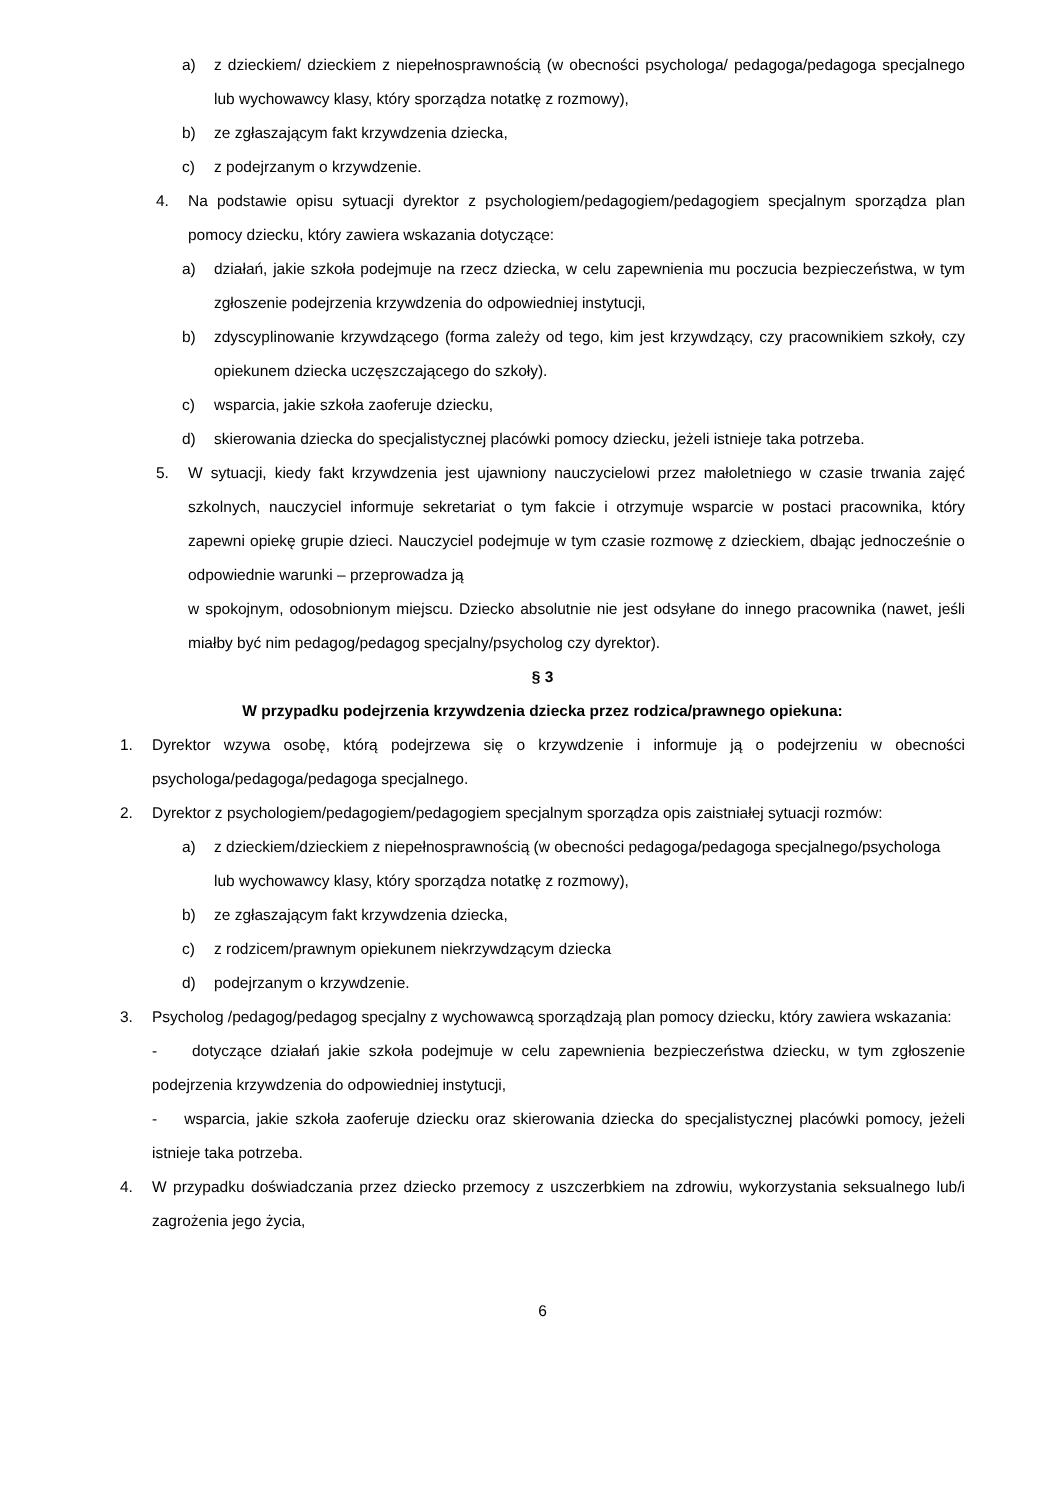a) z dzieckiem/ dzieckiem z niepełnosprawnością (w obecności psychologa/ pedagoga/pedagoga specjalnego lub wychowawcy klasy, który sporządza notatkę z rozmowy),
b) ze zgłaszającym fakt krzywdzenia dziecka,
c) z podejrzanym o krzywdzenie.
4. Na podstawie opisu sytuacji dyrektor z psychologiem/pedagogiem/pedagogiem specjalnym sporządza plan pomocy dziecku, który zawiera wskazania dotyczące:
a) działań, jakie szkoła podejmuje na rzecz dziecka, w celu zapewnienia mu poczucia bezpieczeństwa, w tym zgłoszenie podejrzenia krzywdzenia do odpowiedniej instytucji,
b) zdyscyplinowanie krzywdzącego (forma zależy od tego, kim jest krzywdzący, czy pracownikiem szkoły, czy opiekunem dziecka uczęszczającego do szkoły).
c) wsparcia, jakie szkoła zaoferuje dziecku,
d) skierowania dziecka do specjalistycznej placówki pomocy dziecku, jeżeli istnieje taka potrzeba.
5. W sytuacji, kiedy fakt krzywdzenia jest ujawniony nauczycielowi przez małoletniego w czasie trwania zajęć szkolnych, nauczyciel informuje sekretariat o tym fakcie i otrzymuje wsparcie w postaci pracownika, który zapewni opiekę grupie dzieci. Nauczyciel podejmuje w tym czasie rozmowę z dzieckiem, dbając jednocześnie o odpowiednie warunki – przeprowadza ją
w spokojnym, odosobnionym miejscu. Dziecko absolutnie nie jest odsyłane do innego pracownika (nawet, jeśli miałby być nim pedagog/pedagog specjalny/psycholog czy dyrektor).
§ 3
W przypadku podejrzenia krzywdzenia dziecka przez rodzica/prawnego opiekuna:
1. Dyrektor wzywa osobę, którą podejrzewa się o krzywdzenie i informuje ją o podejrzeniu w obecności psychologa/pedagoga/pedagoga specjalnego.
2. Dyrektor z psychologiem/pedagogiem/pedagogiem specjalnym sporządza opis zaistniałej sytuacji rozmów:
a) z dzieckiem/dzieckiem z niepełnosprawnością (w obecności pedagoga/pedagoga specjalnego/psychologa lub wychowawcy klasy, który sporządza notatkę z rozmowy),
b) ze zgłaszającym fakt krzywdzenia dziecka,
c) z rodzicem/prawnym opiekunem niekrzywdzącym dziecka
d) podejrzanym o krzywdzenie.
3. Psycholog /pedagog/pedagog specjalny z wychowawcą sporządzają plan pomocy dziecku, który zawiera wskazania:
- dotyczące działań jakie szkoła podejmuje w celu zapewnienia bezpieczeństwa dziecku, w tym zgłoszenie podejrzenia krzywdzenia do odpowiedniej instytucji,
- wsparcia, jakie szkoła zaoferuje dziecku oraz skierowania dziecka do specjalistycznej placówki pomocy, jeżeli istnieje taka potrzeba.
4. W przypadku doświadczania przez dziecko przemocy z uszczerbkiem na zdrowiu, wykorzystania seksualnego lub/i zagrożenia jego życia,
6